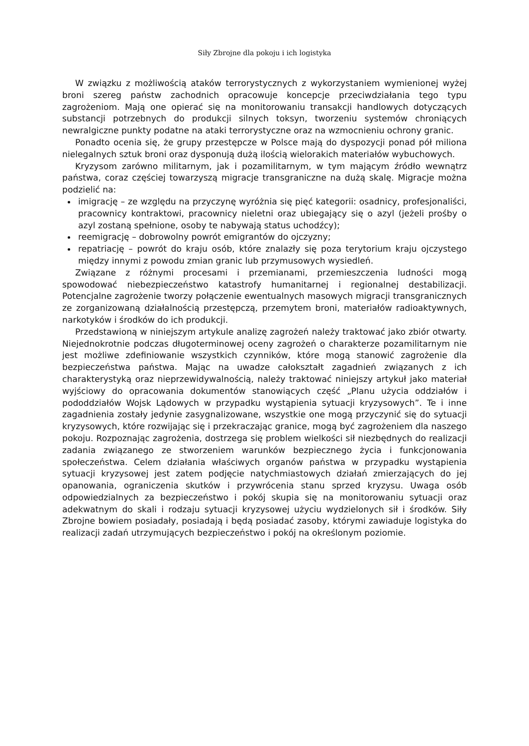Siły Zbrojne dla pokoju i ich logistyka
W związku z możliwością ataków terrorystycznych z wykorzystaniem wymienionej wyżej broni szereg państw zachodnich opracowuje koncepcje przeciwdziałania tego typu zagrożeniom. Mają one opierać się na monitorowaniu transakcji handlowych dotyczących substancji potrzebnych do produkcji silnych toksyn, tworzeniu systemów chroniących newralgiczne punkty podatne na ataki terrorystyczne oraz na wzmocnieniu ochrony granic.
Ponadto ocenia się, że grupy przestępcze w Polsce mają do dyspozycji ponad pół miliona nielegalnych sztuk broni oraz dysponują dużą ilością wielorakich materiałów wybuchowych.
Kryzysom zarówno militarnym, jak i pozamilitarnym, w tym mającym źródło wewnątrz państwa, coraz częściej towarzyszą migracje transgraniczne na dużą skalę. Migracje można podzielić na:
imigrację – ze względu na przyczynę wyróżnia się pięć kategorii: osadnicy, profesjonaliści, pracownicy kontraktowi, pracownicy nieletni oraz ubiegający się o azyl (jeżeli prośby o azyl zostaną spełnione, osoby te nabywają status uchodźcy);
reemigrację – dobrowolny powrót emigrantów do ojczyzny;
repatriację – powrót do kraju osób, które znalazły się poza terytorium kraju ojczystego między innymi z powodu zmian granic lub przymusowych wysiedleń.
Związane z różnymi procesami i przemianami, przemieszczenia ludności mogą spowodować niebezpieczeństwo katastrofy humanitarnej i regionalnej destabilizacji. Potencjalne zagrożenie tworzy połączenie ewentualnych masowych migracji transgranicznych ze zorganizowaną działalnością przestępczą, przemytem broni, materiałów radioaktywnych, narkotyków i środków do ich produkcji.
Przedstawioną w niniejszym artykule analizę zagrożeń należy traktować jako zbiór otwarty. Niejednokrotnie podczas długoterminowej oceny zagrożeń o charakterze pozamilitarnym nie jest możliwe zdefiniowanie wszystkich czynników, które mogą stanowić zagrożenie dla bezpieczeństwa państwa. Mając na uwadze całokształt zagadnień związanych z ich charakterystyką oraz nieprzewidywalnością, należy traktować niniejszy artykuł jako materiał wyjściowy do opracowania dokumentów stanowiących część „Planu użycia oddziałów i pododdziałów Wojsk Lądowych w przypadku wystąpienia sytuacji kryzysowych”. Te i inne zagadnienia zostały jedynie zasygnalizowane, wszystkie one mogą przyczynić się do sytuacji kryzysowych, które rozwijając się i przekraczając granice, mogą być zagrożeniem dla naszego pokoju. Rozpoznając zagrożenia, dostrzega się problem wielkości sił niezbędnych do realizacji zadania związanego ze stworzeniem warunków bezpiecznego życia i funkcjonowania społeczeństwa. Celem działania właściwych organów państwa w przypadku wystąpienia sytuacji kryzysowej jest zatem podjęcie natychmiastowych działań zmierzających do jej opanowania, ograniczenia skutków i przywrócenia stanu sprzed kryzysu. Uwaga osób odpowiedzialnych za bezpieczeństwo i pokój skupia się na monitorowaniu sytuacji oraz adekwatnym do skali i rodzaju sytuacji kryzysowej użyciu wydzielonych sił i środków. Siły Zbrojne bowiem posiadały, posiadają i będą posiadać zasoby, którymi zawiaduje logistyka do realizacji zadań utrzymujących bezpieczeństwo i pokój na określonym poziomie.